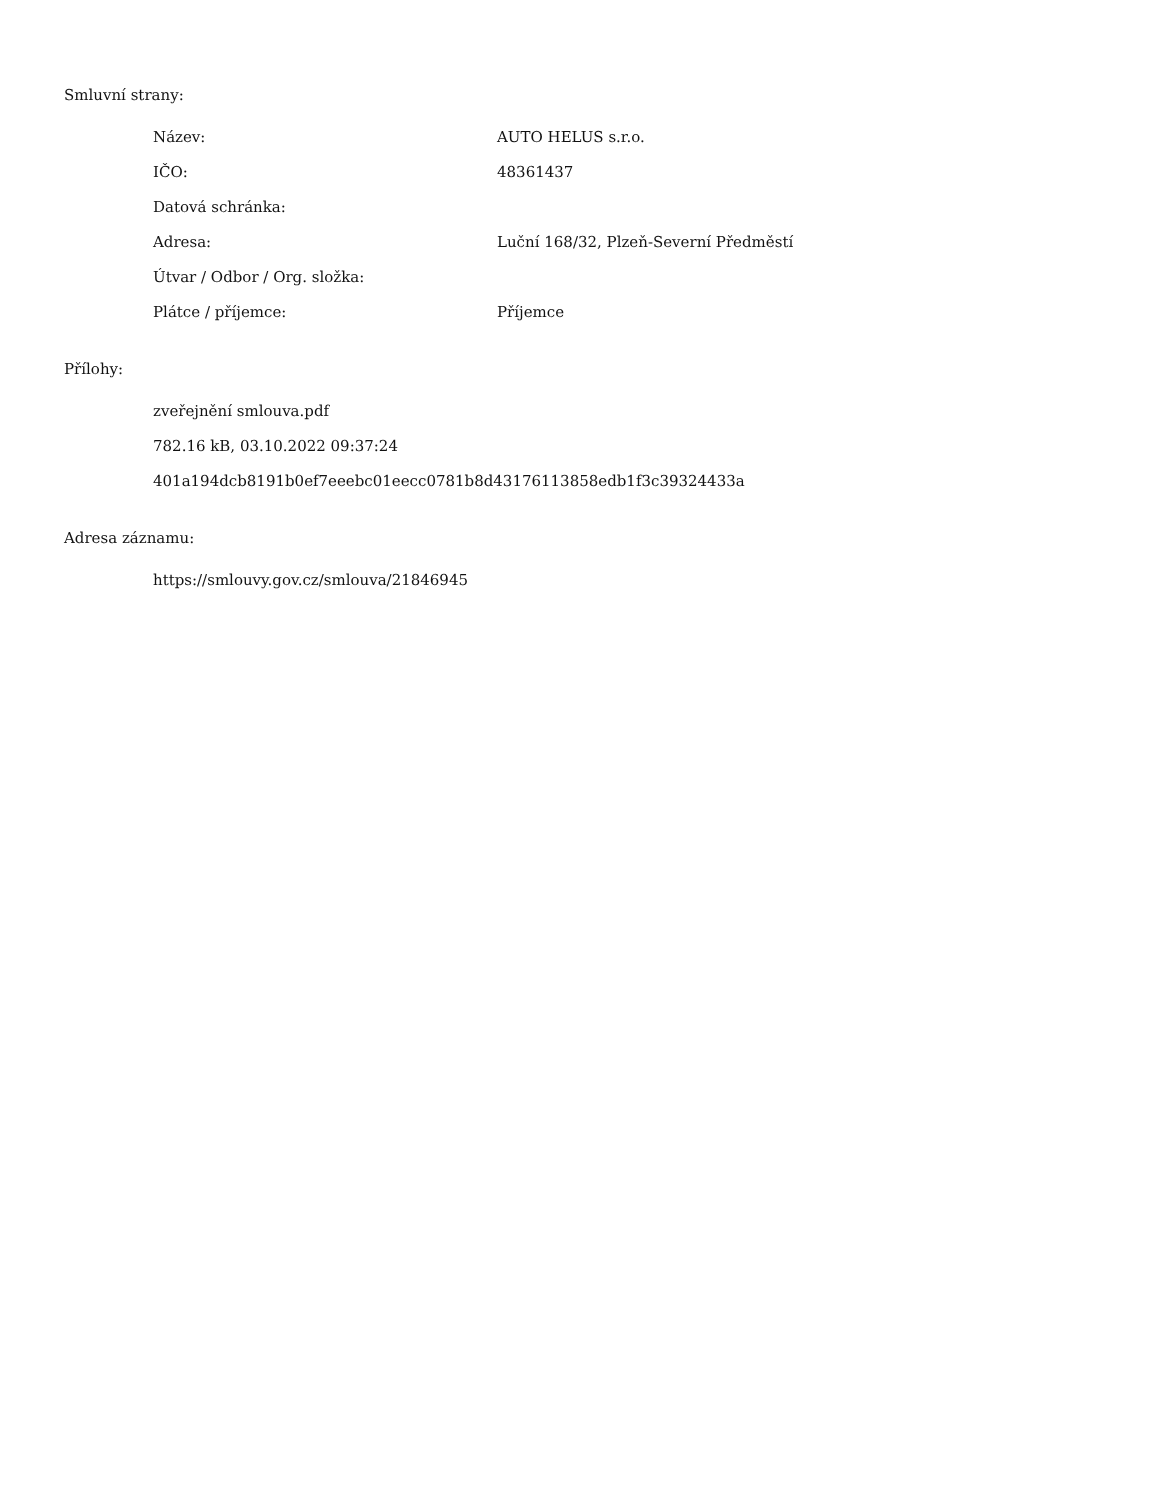Smluvní strany:
| Název: | AUTO HELUS s.r.o. |
| IČO: | 48361437 |
| Datová schránka: | |
| Adresa: | Luční 168/32, Plzeň-Severní Předměstí |
| Útvar / Odbor / Org. složka: | |
| Plátce / příjemce: | Příjemce |
Přílohy:
zveřejnění smlouva.pdf
782.16 kB, 03.10.2022 09:37:24
401a194dcb8191b0ef7eeebc01eecc0781b8d43176113858edb1f3c39324433a
Adresa záznamu:
https://smlouvy.gov.cz/smlouva/21846945